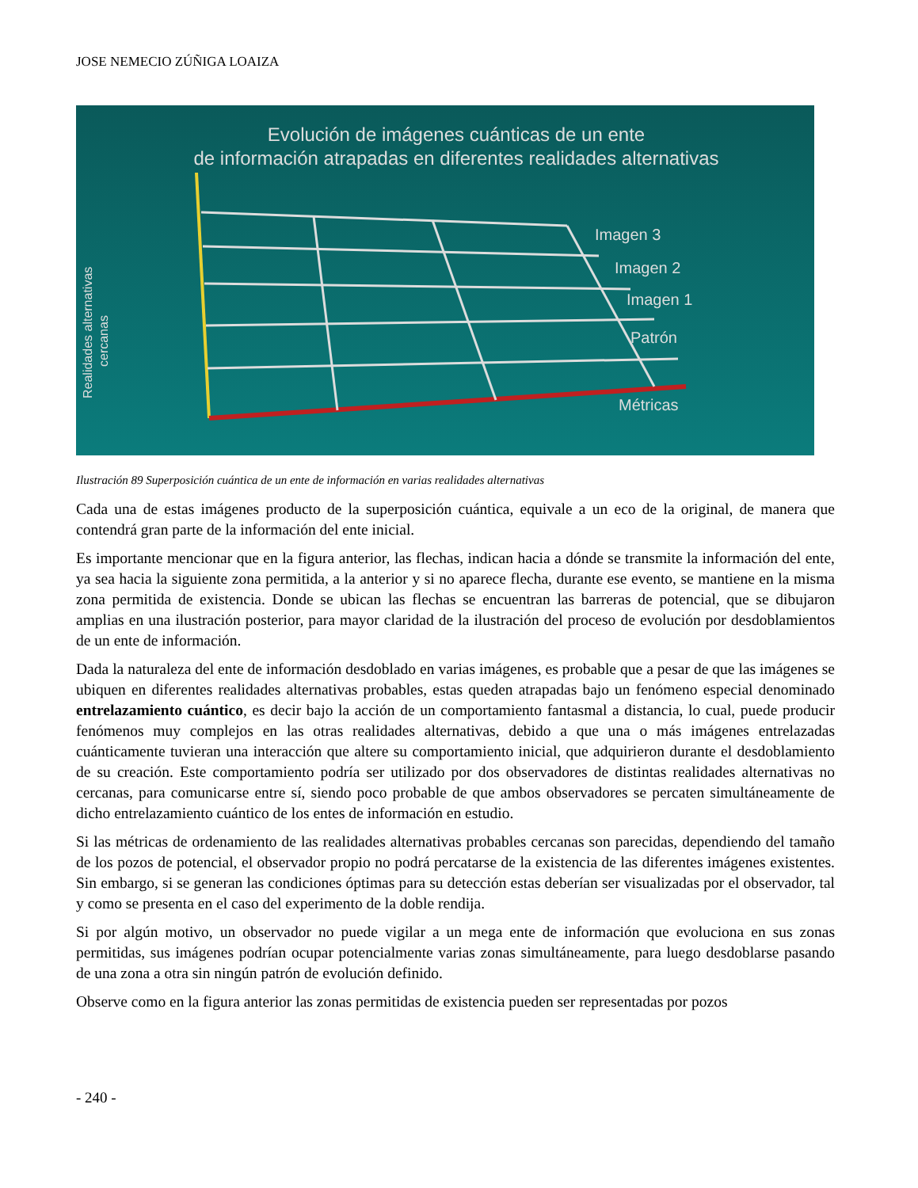JOSE NEMECIO ZÚÑIGA LOAIZA
Evolución de imágenes cuánticas de un ente
de información atrapadas en diferentes realidades alternativas
Realidades alternativas
cercanas
Imagen 3
Imagen 2
Imagen 1
Patrón
Métricas
Ilustración 89 Superposición cuántica de un ente de información en varias realidades alternativas
Cada una de estas imágenes producto de la superposición cuántica, equivale a un eco de la original, de manera que contendrá gran parte de la información del ente inicial.
Es importante mencionar que en la figura anterior, las flechas, indican hacia a dónde se transmite la información del ente, ya sea hacia la siguiente zona permitida, a la anterior y si no aparece flecha, durante ese evento, se mantiene en la misma zona permitida de existencia. Donde se ubican las flechas se encuentran las barreras de potencial, que se dibujaron amplias en una ilustración posterior, para mayor claridad de la ilustración del proceso de evolución por desdoblamientos de un ente de información.
Dada la naturaleza del ente de información desdoblado en varias imágenes, es probable que a pesar de que las imágenes se ubiquen en diferentes realidades alternativas probables, estas queden atrapadas bajo un fenómeno especial denominado entrelazamiento cuántico, es decir bajo la acción de un comportamiento fantasmal a distancia, lo cual, puede producir fenómenos muy complejos en las otras realidades alternativas, debido a que una o más imágenes entrelazadas cuánticamente tuvieran una interacción que altere su comportamiento inicial, que adquirieron durante el desdoblamiento de su creación. Este comportamiento podría ser utilizado por dos observadores de distintas realidades alternativas no cercanas, para comunicarse entre sí, siendo poco probable de que ambos observadores se percaten simultáneamente de dicho entrelazamiento cuántico de los entes de información en estudio.
Si las métricas de ordenamiento de las realidades alternativas probables cercanas son parecidas, dependiendo del tamaño de los pozos de potencial, el observador propio no podrá percatarse de la existencia de las diferentes imágenes existentes. Sin embargo, si se generan las condiciones óptimas para su detección estas deberían ser visualizadas por el observador, tal y como se presenta en el caso del experimento de la doble rendija.
Si por algún motivo, un observador no puede vigilar a un mega ente de información que evoluciona en sus zonas permitidas, sus imágenes podrían ocupar potencialmente varias zonas simultáneamente, para luego desdoblarse pasando de una zona a otra sin ningún patrón de evolución definido.
Observe como en la figura anterior las zonas permitidas de existencia pueden ser representadas por pozos
- 240 -